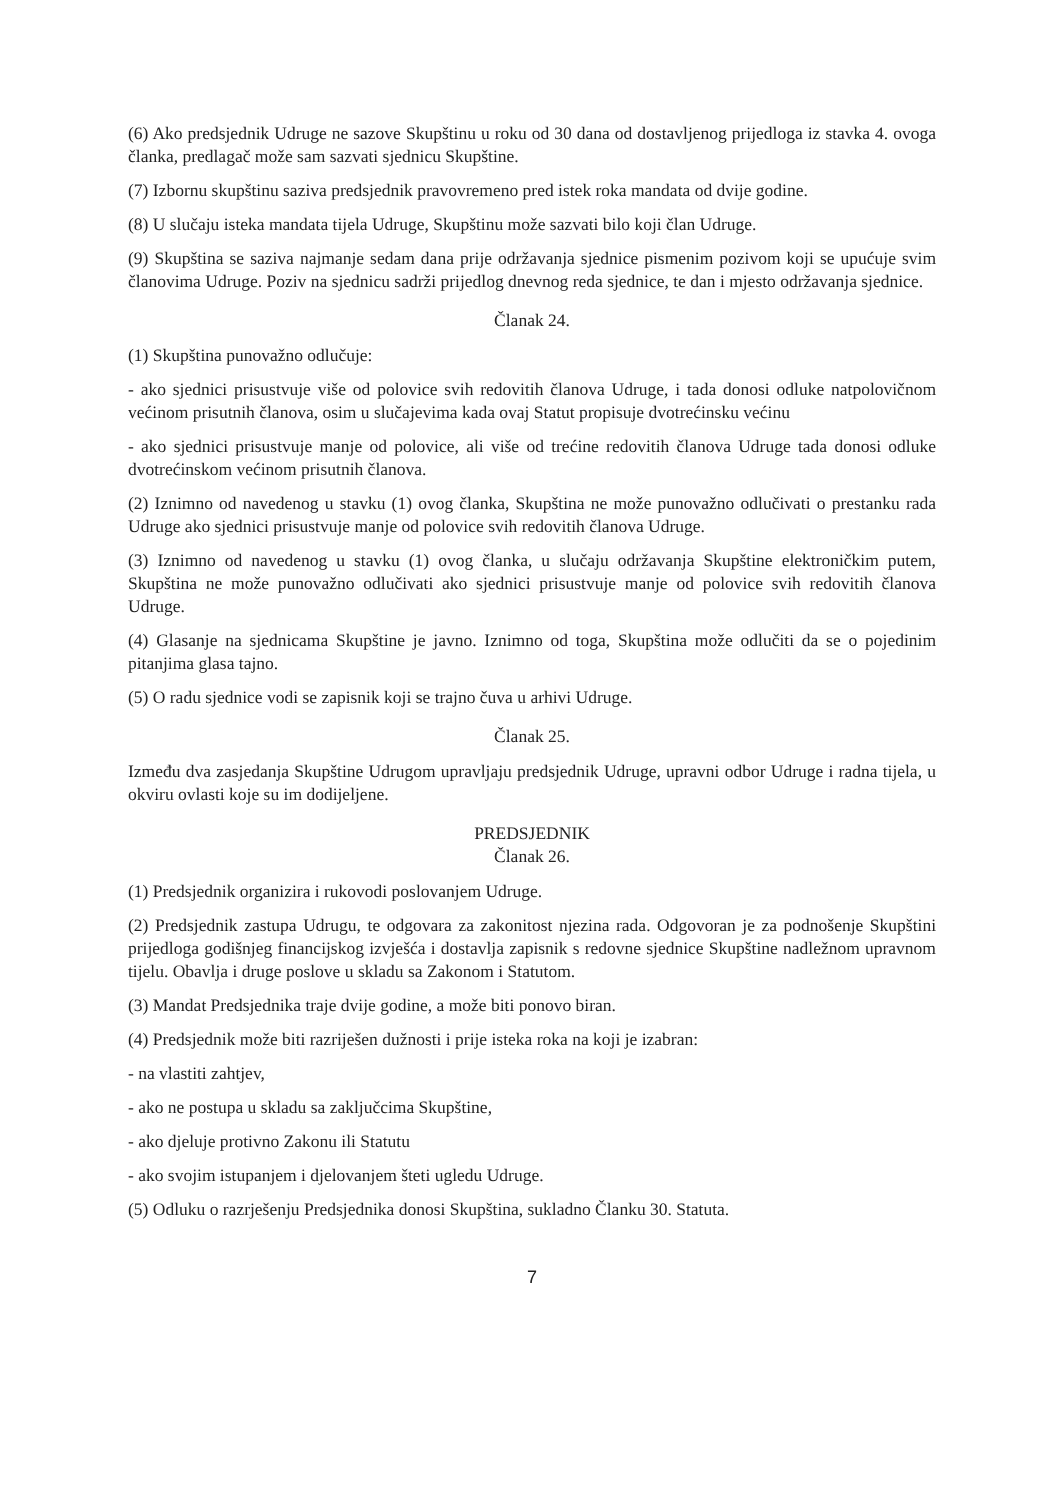(6) Ako predsjednik Udruge ne sazove Skupštinu u roku od 30 dana od dostavljenog prijedloga iz stavka 4. ovoga članka, predlagač može sam sazvati sjednicu Skupštine.
(7) Izbornu skupštinu saziva predsjednik pravovremeno pred istek roka mandata od dvije godine.
(8) U slučaju isteka mandata tijela Udruge, Skupštinu može sazvati bilo koji član Udruge.
(9) Skupština se saziva najmanje sedam dana prije održavanja sjednice pismenim pozivom koji se upućuje svim članovima Udruge. Poziv na sjednicu sadrži prijedlog dnevnog reda sjednice, te dan i mjesto održavanja sjednice.
Članak 24.
(1) Skupština punovažno odlučuje:
- ako sjednici prisustvuje više od polovice svih redovitih članova Udruge, i tada donosi odluke natpolovičnom većinom prisutnih članova, osim u slučajevima kada ovaj Statut propisuje dvotrećinsku većinu
- ako sjednici prisustvuje manje od polovice, ali više od trećine redovitih članova Udruge tada donosi odluke dvotrećinskom većinom prisutnih članova.
(2) Iznimno od navedenog u stavku (1) ovog članka, Skupština ne može punovažno odlučivati o prestanku rada Udruge ako sjednici prisustvuje manje od polovice svih redovitih članova Udruge.
(3) Iznimno od navedenog u stavku (1) ovog članka, u slučaju održavanja Skupštine elektroničkim putem, Skupština ne može punovažno odlučivati ako sjednici prisustvuje manje od polovice svih redovitih članova Udruge.
(4) Glasanje na sjednicama Skupštine je javno. Iznimno od toga, Skupština može odlučiti da se o pojedinim pitanjima glasa tajno.
(5) O radu sjednice vodi se zapisnik koji se trajno čuva u arhivi Udruge.
Članak 25.
Između dva zasjedanja Skupštine Udrugom upravljaju predsjednik Udruge, upravni odbor Udruge i radna tijela, u okviru ovlasti koje su im dodijeljene.
PREDSJEDNIK
Članak 26.
(1) Predsjednik organizira i rukovodi poslovanjem Udruge.
(2) Predsjednik zastupa Udrugu, te odgovara za zakonitost njezina rada. Odgovoran je za podnošenje Skupštini prijedloga godišnjeg financijskog izvješća i dostavlja zapisnik s redovne sjednice Skupštine nadležnom upravnom tijelu. Obavlja i druge poslove u skladu sa Zakonom i Statutom.
(3) Mandat Predsjednika traje dvije godine, a može biti ponovo biran.
(4) Predsjednik može biti razriješen dužnosti i prije isteka roka na koji je izabran:
- na vlastiti zahtjev,
- ako ne postupa u skladu sa zaključcima Skupštine,
- ako djeluje protivno Zakonu ili Statutu
- ako svojim istupanjem i djelovanjem šteti ugledu Udruge.
(5) Odluku o razrješenju Predsjednika donosi Skupština, sukladno Članku 30. Statuta.
7